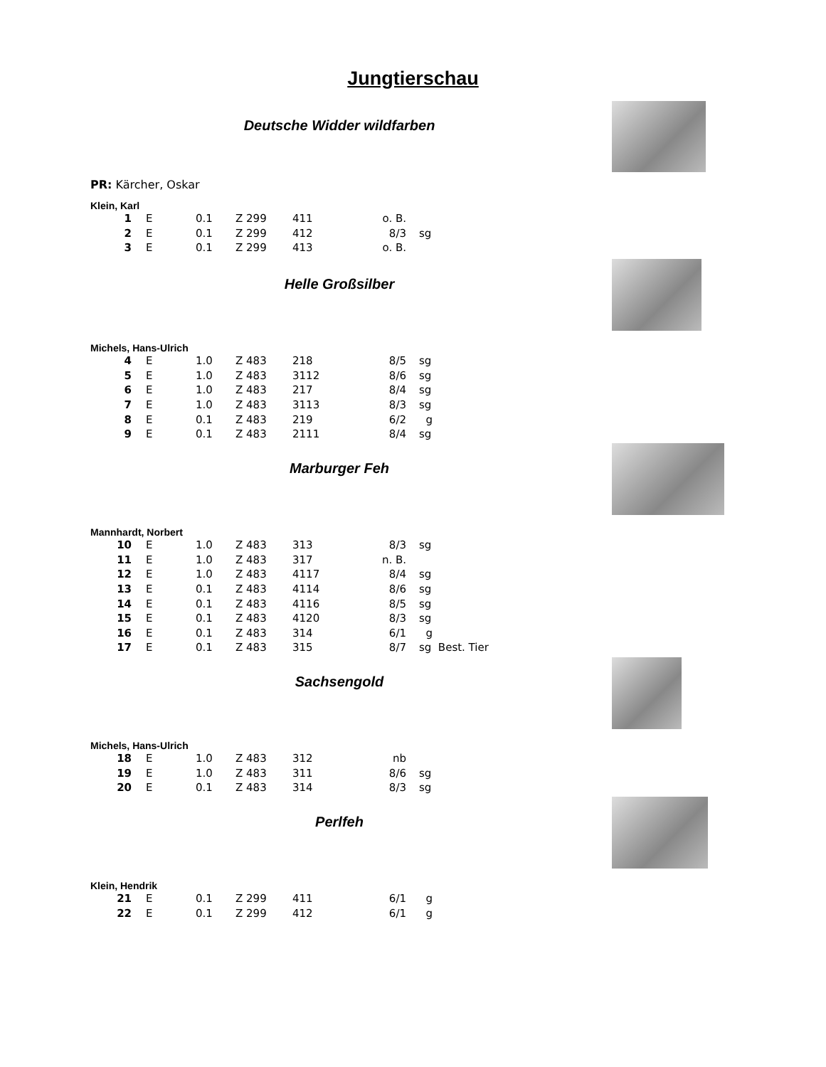Jungtierschau
Deutsche Widder wildfarben
PR: Kärcher, Oskar
Klein, Karl
| 1 | E | 0.1 | Z 299 | 411 | o. B. | |
| 2 | E | 0.1 | Z 299 | 412 | 8/3 | sg |
| 3 | E | 0.1 | Z 299 | 413 | o. B. | |
Helle Großsilber
Michels, Hans-Ulrich
| 4 | E | 1.0 | Z 483 | 218 | 8/5 | sg |
| 5 | E | 1.0 | Z 483 | 3112 | 8/6 | sg |
| 6 | E | 1.0 | Z 483 | 217 | 8/4 | sg |
| 7 | E | 1.0 | Z 483 | 3113 | 8/3 | sg |
| 8 | E | 0.1 | Z 483 | 219 | 6/2 | g |
| 9 | E | 0.1 | Z 483 | 2111 | 8/4 | sg |
Marburger Feh
Mannhardt, Norbert
| 10 | E | 1.0 | Z 483 | 313 | 8/3 | sg |
| 11 | E | 1.0 | Z 483 | 317 | n. B. | |
| 12 | E | 1.0 | Z 483 | 4117 | 8/4 | sg |
| 13 | E | 0.1 | Z 483 | 4114 | 8/6 | sg |
| 14 | E | 0.1 | Z 483 | 4116 | 8/5 | sg |
| 15 | E | 0.1 | Z 483 | 4120 | 8/3 | sg |
| 16 | E | 0.1 | Z 483 | 314 | 6/1 | g |
| 17 | E | 0.1 | Z 483 | 315 | 8/7 | sg Best. Tier |
Sachsengold
Michels, Hans-Ulrich
| 18 | E | 1.0 | Z 483 | 312 | nb | |
| 19 | E | 1.0 | Z 483 | 311 | 8/6 | sg |
| 20 | E | 0.1 | Z 483 | 314 | 8/3 | sg |
Perlfeh
Klein, Hendrik
| 21 | E | 0.1 | Z 299 | 411 | 6/1 | g |
| 22 | E | 0.1 | Z 299 | 412 | 6/1 | g |